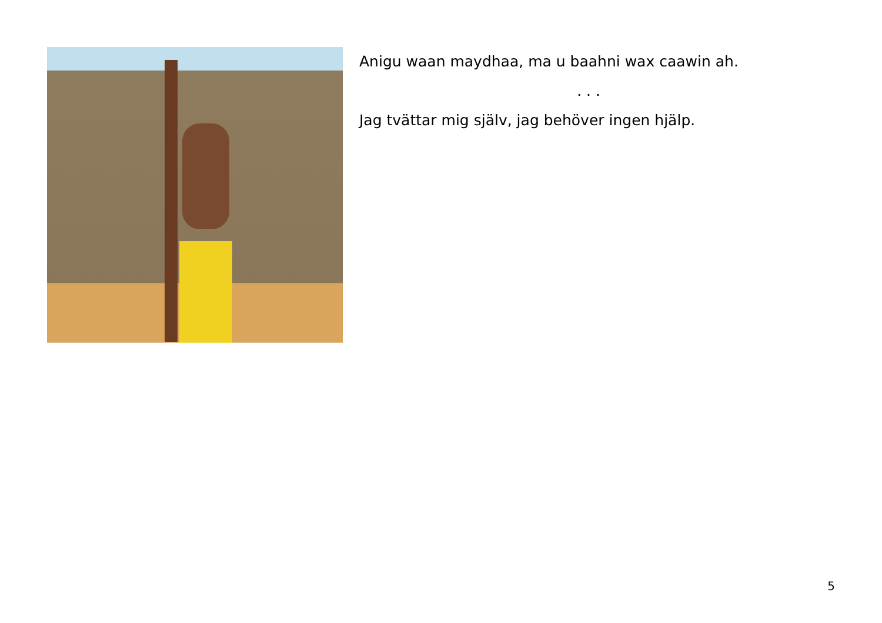Anigu waan maydhaa, ma u baahni wax caawin ah.
. . .
Jag tvättar mig själv, jag behöver ingen hjälp.
5